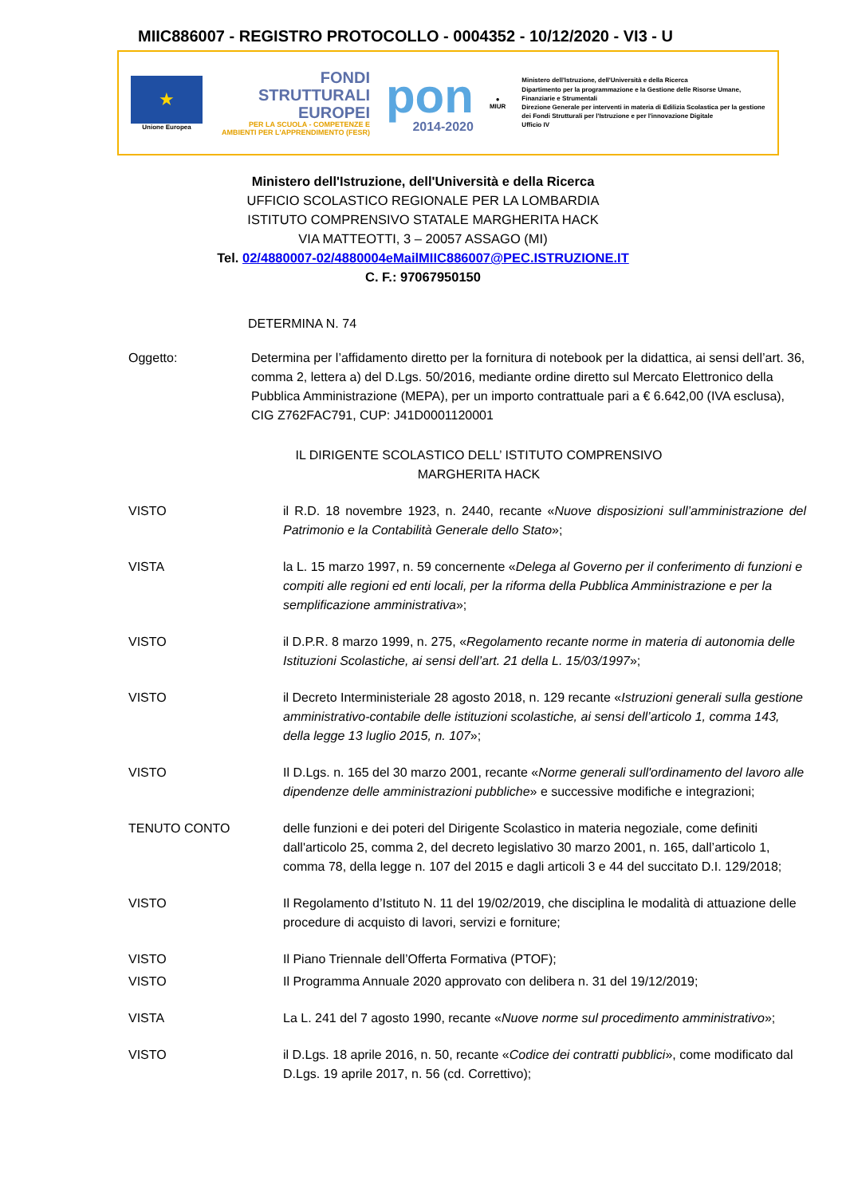MIIC886007 - REGISTRO PROTOCOLLO - 0004352 - 10/12/2020 - VI3 - U
★
Unione Europea
FONDI
STRUTTURALI
EUROPEI
PER LA SCUOLA - COMPETENZE E AMBIENTI PER L'APPRENDIMENTO (FESR)
pon
2014-2020
●
MIUR
Ministero dell'Istruzione, dell'Università e della Ricerca
Dipartimento per la programmazione e la Gestione delle Risorse Umane, Finanziarie e Strumentali
Direzione Generale per interventi in materia di Edilizia Scolastica per la gestione dei Fondi Strutturali per l'Istruzione e per l'innovazione Digitale
Ufficio IV
Ministero dell'Istruzione, dell'Università e della Ricerca
UFFICIO SCOLASTICO REGIONALE PER LA LOMBARDIA
ISTITUTO COMPRENSIVO STATALE MARGHERITA HACK
VIA MATTEOTTI, 3 – 20057 ASSAGO (MI)
Tel. 02/4880007-02/4880004eMailMIIC886007@PEC.ISTRUZIONE.IT
C. F.: 97067950150
DETERMINA N. 74
Oggetto: Determina per l’affidamento diretto per la fornitura di notebook per la didattica, ai sensi dell’art. 36, comma 2, lettera a) del D.Lgs. 50/2016, mediante ordine diretto sul Mercato Elettronico della Pubblica Amministrazione (MEPA), per un importo contrattuale pari a € 6.642,00 (IVA esclusa), CIG Z762FAC791, CUP: J41D0001120001
IL DIRIGENTE SCOLASTICO DELL’ ISTITUTO COMPRENSIVO
MARGHERITA HACK
VISTO il R.D. 18 novembre 1923, n. 2440, recante «Nuove disposizioni sull’amministrazione del Patrimonio e la Contabilità Generale dello Stato»;
VISTA la L. 15 marzo 1997, n. 59 concernente «Delega al Governo per il conferimento di funzioni e compiti alle regioni ed enti locali, per la riforma della Pubblica Amministrazione e per la semplificazione amministrativa»;
VISTO il D.P.R. 8 marzo 1999, n. 275, «Regolamento recante norme in materia di autonomia delle Istituzioni Scolastiche, ai sensi dell’art. 21 della L. 15/03/1997»;
VISTO il Decreto Interministeriale 28 agosto 2018, n. 129 recante «Istruzioni generali sulla gestione amministrativo-contabile delle istituzioni scolastiche, ai sensi dell’articolo 1, comma 143, della legge 13 luglio 2015, n. 107»;
VISTO Il D.Lgs. n. 165 del 30 marzo 2001, recante «Norme generali sull'ordinamento del lavoro alle dipendenze delle amministrazioni pubbliche» e successive modifiche e integrazioni;
TENUTO CONTO delle funzioni e dei poteri del Dirigente Scolastico in materia negoziale, come definiti dall'articolo 25, comma 2, del decreto legislativo 30 marzo 2001, n. 165, dall’articolo 1, comma 78, della legge n. 107 del 2015 e dagli articoli 3 e 44 del succitato D.I. 129/2018;
VISTO Il Regolamento d’Istituto N. 11 del 19/02/2019, che disciplina le modalità di attuazione delle procedure di acquisto di lavori, servizi e forniture;
VISTO Il Piano Triennale dell’Offerta Formativa (PTOF);
VISTO Il Programma Annuale 2020 approvato con delibera n. 31 del 19/12/2019;
VISTA La L. 241 del 7 agosto 1990, recante «Nuove norme sul procedimento amministrativo»;
VISTO il D.Lgs. 18 aprile 2016, n. 50, recante «Codice dei contratti pubblici», come modificato dal D.Lgs. 19 aprile 2017, n. 56 (cd. Correttivo);